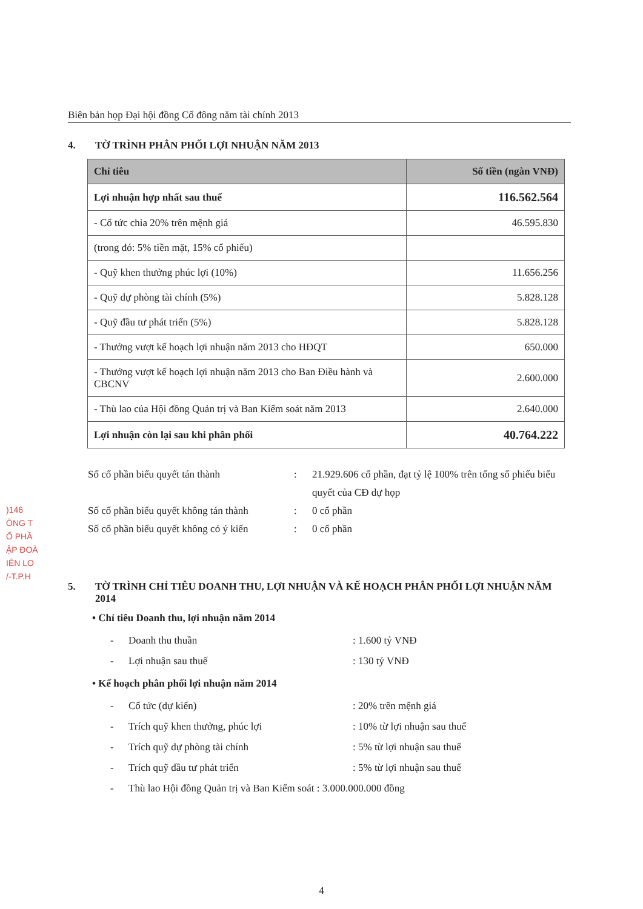Biên bản họp Đại hội đồng Cổ đông năm tài chính 2013
)146
ÔNG T
Ổ PHẦ
ẬP ĐOÀ
IÊN LO
/-T.P.H
4. TỜ TRÌNH PHÂN PHỐI LỢI NHUẬN NĂM 2013
| Chỉ tiêu | Số tiền (ngàn VNĐ) |
| --- | --- |
| Lợi nhuận hợp nhất sau thuế | 116.562.564 |
| - Cổ tức chia 20% trên mệnh giá | 46.595.830 |
| (trong đó: 5% tiền mặt, 15% cổ phiếu) | |
| - Quỹ khen thưởng phúc lợi (10%) | 11.656.256 |
| - Quỹ dự phòng tài chính (5%) | 5.828.128 |
| - Quỹ đầu tư phát triển (5%) | 5.828.128 |
| - Thưởng vượt kế hoạch lợi nhuận năm 2013 cho HĐQT | 650.000 |
| - Thưởng vượt kế hoạch lợi nhuận năm 2013 cho Ban Điều hành và CBCNV | 2.600.000 |
| - Thù lao của Hội đồng Quản trị và Ban Kiểm soát năm 2013 | 2.640.000 |
| Lợi nhuận còn lại sau khi phân phối | 40.764.222 |
Số cổ phần biểu quyết tán thành: 21.929.606 cổ phần, đạt tỷ lệ 100% trên tổng số phiếu biểu quyết của CĐ dự họp
Số cổ phần biểu quyết không tán thành: 0 cổ phần
Số cổ phần biểu quyết không có ý kiến: 0 cổ phần
5. TỜ TRÌNH CHỈ TIÊU DOANH THU, LỢI NHUẬN VÀ KẾ HOẠCH PHÂN PHỐI LỢI NHUẬN NĂM 2014
• Chỉ tiêu Doanh thu, lợi nhuận năm 2014
- Doanh thu thuần: 1.600 tỷ VNĐ
- Lợi nhuận sau thuế: 130 tỷ VNĐ
• Kế hoạch phân phối lợi nhuận năm 2014
- Cổ tức (dự kiến): 20% trên mệnh giá
- Trích quỹ khen thưởng, phúc lợi: 10% từ lợi nhuận sau thuế
- Trích quỹ dự phòng tài chính: 5% từ lợi nhuận sau thuế
- Trích quỹ đầu tư phát triển: 5% từ lợi nhuận sau thuế
- Thù lao Hội đồng Quản trị và Ban Kiểm soát : 3.000.000.000 đồng
4